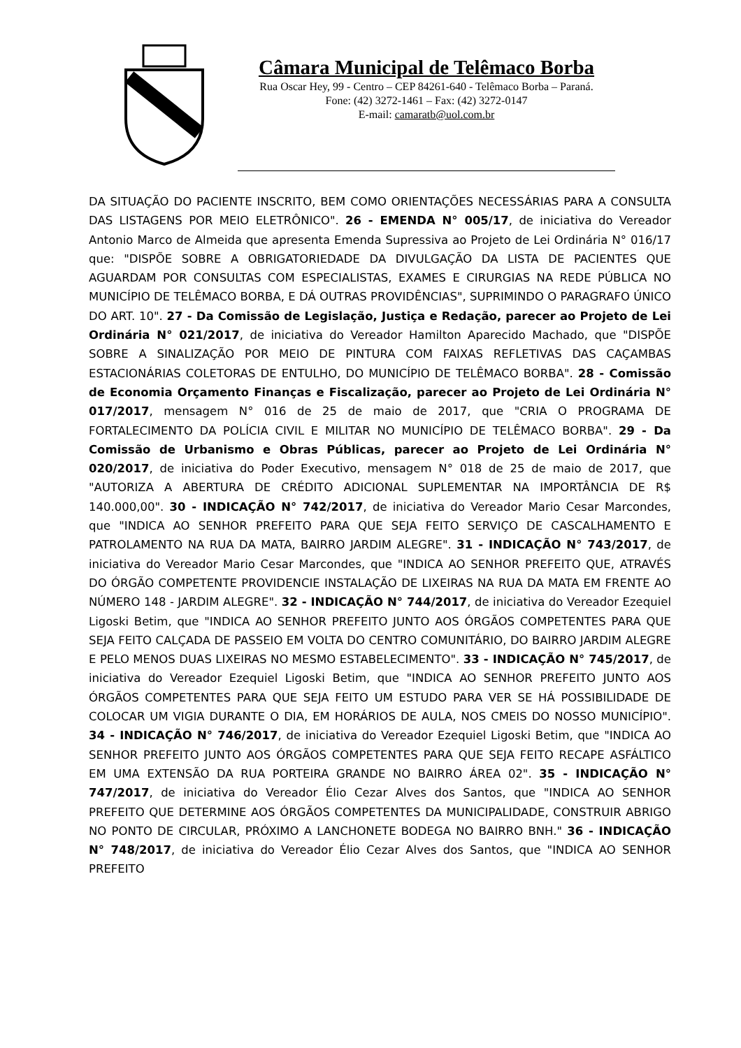Câmara Municipal de Telêmaco Borba
Rua Oscar Hey, 99 - Centro – CEP 84261-640 - Telêmaco Borba – Paraná.
Fone: (42) 3272-1461 – Fax: (42) 3272-0147
E-mail: camaratb@uol.com.br
DA SITUAÇÃO DO PACIENTE INSCRITO, BEM COMO ORIENTAÇÕES NECESSÁRIAS PARA A CONSULTA DAS LISTAGENS POR MEIO ELETRÔNICO". 26 - EMENDA N° 005/17, de iniciativa do Vereador Antonio Marco de Almeida que apresenta Emenda Supressiva ao Projeto de Lei Ordinária N° 016/17 que: "DISPÕE SOBRE A OBRIGATORIEDADE DA DIVULGAÇÃO DA LISTA DE PACIENTES QUE AGUARDAM POR CONSULTAS COM ESPECIALISTAS, EXAMES E CIRURGIAS NA REDE PÚBLICA NO MUNICÍPIO DE TELÊMACO BORBA, E DÁ OUTRAS PROVIDÊNCIAS", SUPRIMINDO O PARAGRAFO ÚNICO DO ART. 10". 27 - Da Comissão de Legislação, Justiça e Redação, parecer ao Projeto de Lei Ordinária N° 021/2017, de iniciativa do Vereador Hamilton Aparecido Machado, que "DISPÕE SOBRE A SINALIZAÇÃO POR MEIO DE PINTURA COM FAIXAS REFLETIVAS DAS CAÇAMBAS ESTACIONÁRIAS COLETORAS DE ENTULHO, DO MUNICÍPIO DE TELÊMACO BORBA". 28 - Comissão de Economia Orçamento Finanças e Fiscalização, parecer ao Projeto de Lei Ordinária N° 017/2017, mensagem N° 016 de 25 de maio de 2017, que "CRIA O PROGRAMA DE FORTALECIMENTO DA POLÍCIA CIVIL E MILITAR NO MUNICÍPIO DE TELÊMACO BORBA". 29 - Da Comissão de Urbanismo e Obras Públicas, parecer ao Projeto de Lei Ordinária N° 020/2017, de iniciativa do Poder Executivo, mensagem N° 018 de 25 de maio de 2017, que "AUTORIZA A ABERTURA DE CRÉDITO ADICIONAL SUPLEMENTAR NA IMPORTÂNCIA DE R$ 140.000,00". 30 - INDICAÇÃO N° 742/2017, de iniciativa do Vereador Mario Cesar Marcondes, que "INDICA AO SENHOR PREFEITO PARA QUE SEJA FEITO SERVIÇO DE CASCALHAMENTO E PATROLAMENTO NA RUA DA MATA, BAIRRO JARDIM ALEGRE". 31 - INDICAÇÃO N° 743/2017, de iniciativa do Vereador Mario Cesar Marcondes, que "INDICA AO SENHOR PREFEITO QUE, ATRAVÉS DO ÓRGÃO COMPETENTE PROVIDENCIE INSTALAÇÃO DE LIXEIRAS NA RUA DA MATA EM FRENTE AO NÚMERO 148 - JARDIM ALEGRE". 32 - INDICAÇÃO N° 744/2017, de iniciativa do Vereador Ezequiel Ligoski Betim, que "INDICA AO SENHOR PREFEITO JUNTO AOS ÓRGÃOS COMPETENTES PARA QUE SEJA FEITO CALÇADA DE PASSEIO EM VOLTA DO CENTRO COMUNITÁRIO, DO BAIRRO JARDIM ALEGRE E PELO MENOS DUAS LIXEIRAS NO MESMO ESTABELECIMENTO". 33 - INDICAÇÃO N° 745/2017, de iniciativa do Vereador Ezequiel Ligoski Betim, que "INDICA AO SENHOR PREFEITO JUNTO AOS ÓRGÃOS COMPETENTES PARA QUE SEJA FEITO UM ESTUDO PARA VER SE HÁ POSSIBILIDADE DE COLOCAR UM VIGIA DURANTE O DIA, EM HORÁRIOS DE AULA, NOS CMEIS DO NOSSO MUNICÍPIO". 34 - INDICAÇÃO N° 746/2017, de iniciativa do Vereador Ezequiel Ligoski Betim, que "INDICA AO SENHOR PREFEITO JUNTO AOS ÓRGÃOS COMPETENTES PARA QUE SEJA FEITO RECAPE ASFÁLTICO EM UMA EXTENSÃO DA RUA PORTEIRA GRANDE NO BAIRRO ÁREA 02". 35 - INDICAÇÃO N° 747/2017, de iniciativa do Vereador Élio Cezar Alves dos Santos, que "INDICA AO SENHOR PREFEITO QUE DETERMINE AOS ÓRGÃOS COMPETENTES DA MUNICIPALIDADE, CONSTRUIR ABRIGO NO PONTO DE CIRCULAR, PRÓXIMO A LANCHONETE BODEGA NO BAIRRO BNH." 36 - INDICAÇÃO N° 748/2017, de iniciativa do Vereador Élio Cezar Alves dos Santos, que "INDICA AO SENHOR PREFEITO